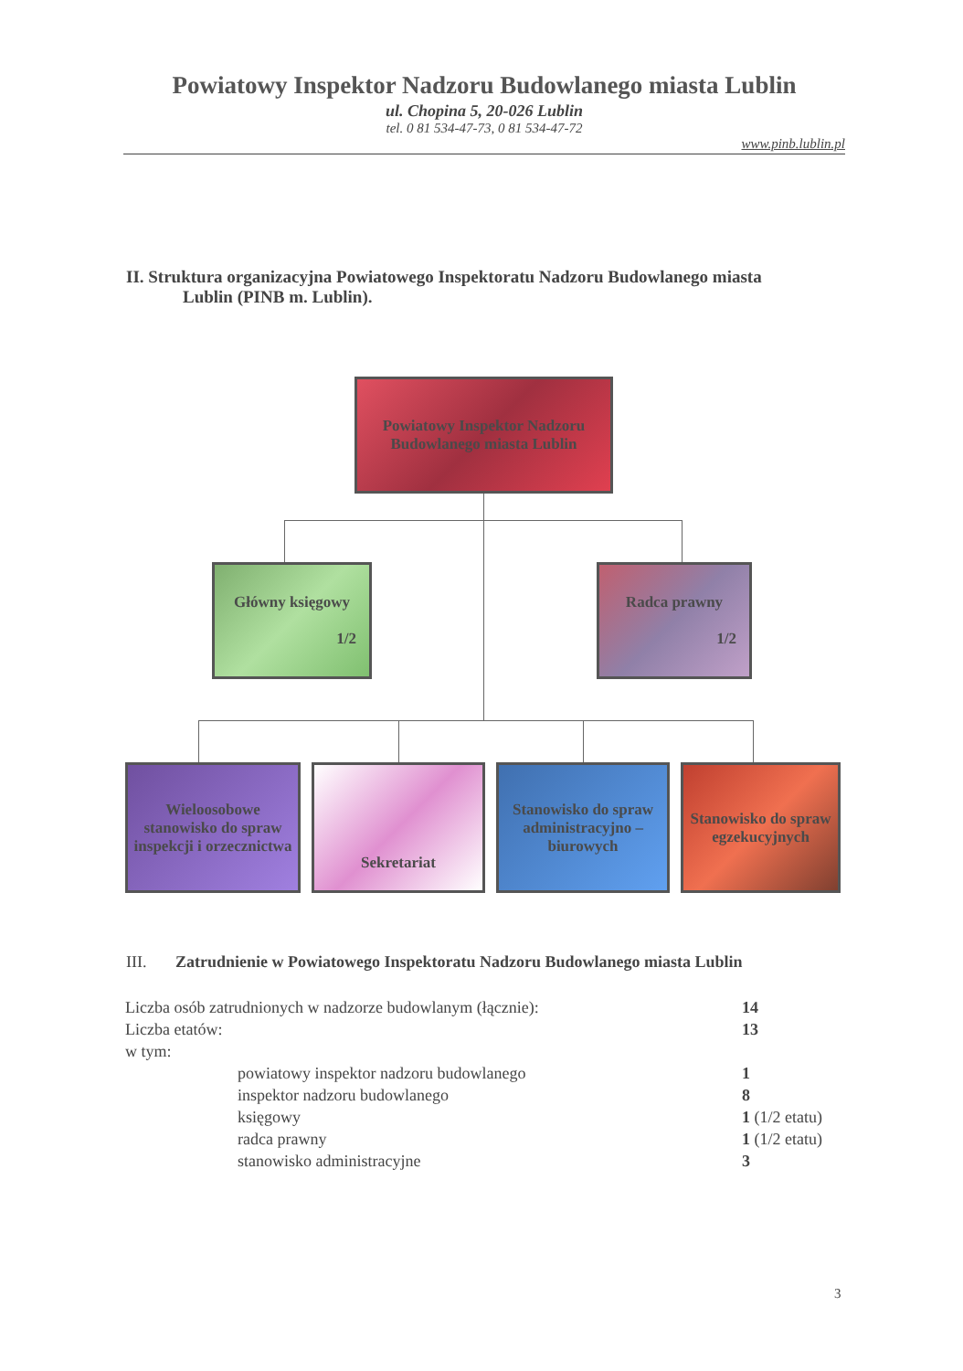Powiatowy Inspektor Nadzoru Budowlanego miasta Lublin
ul. Chopina 5, 20-026 Lublin
tel. 0 81 534-47-73, 0 81 534-47-72
www.pinb.lublin.pl
II. Struktura organizacyjna Powiatowego Inspektoratu Nadzoru Budowlanego miasta
Lublin (PINB m. Lublin).
Powiatowy Inspektor Nadzoru
Budowlanego miasta Lublin
Główny księgowy
1/2
Radca prawny
1/2
Wieloosobowe stanowisko do spraw inspekcji i orzecznictwa
Sekretariat
Stanowisko do spraw administracyjno – biurowych
Stanowisko do spraw egzekucyjnych
III. Zatrudnienie w Powiatowego Inspektoratu Nadzoru Budowlanego miasta Lublin
| Liczba osób zatrudnionych w nadzorze budowlanym (łącznie): | | 14 |
| Liczba etatów: | | 13 |
| w tym: | | |
| | powiatowy inspektor nadzoru budowlanego | 1 |
| | inspektor nadzoru budowlanego | 8 |
| | księgowy | 1 (1/2 etatu) |
| | radca prawny | 1 (1/2 etatu) |
| | stanowisko administracyjne | 3 |
3